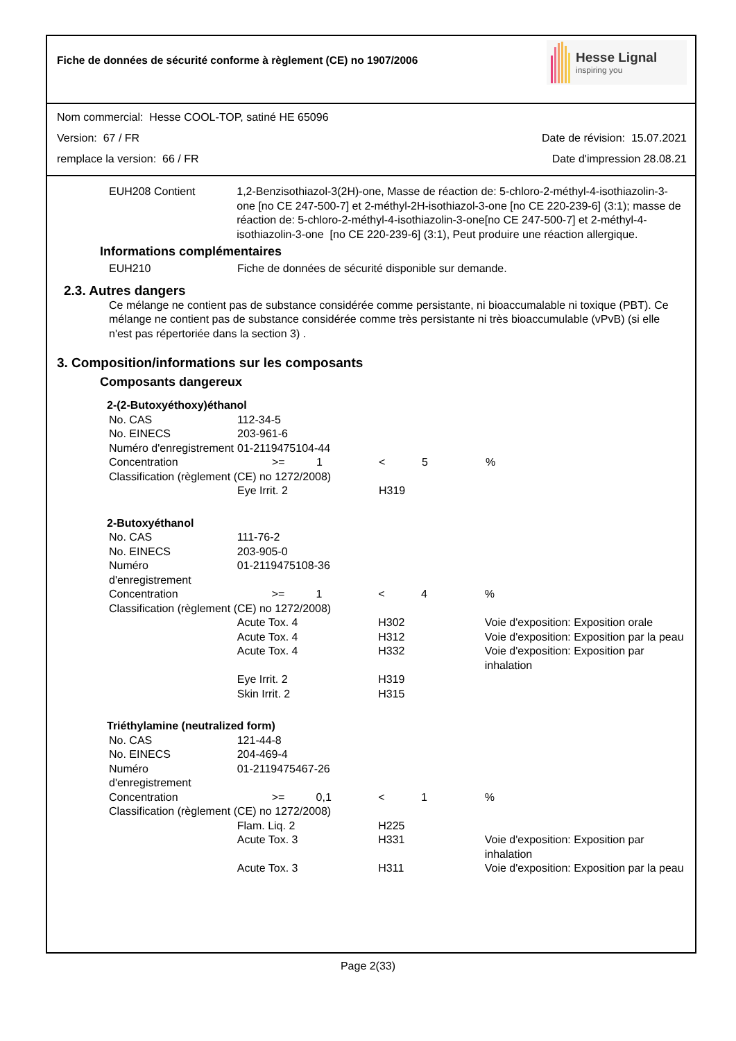Fiche de données de sécurité conforme à règlement (CE) no 1907/2006
Hesse Lignal
inspiring you
Nom commercial: Hesse COOL-TOP, satiné HE 65096
Version: 67 / FR Date de révision: 15.07.2021
remplace la version: 66 / FR Date d'impression 28.08.21
| EUH208 Contient | 1,2-Benzisothiazol-3(2H)-one, Masse de réaction de: 5-chloro-2-méthyl-4-isothiazolin-3-one [no CE 247-500-7] et 2-méthyl-2H-isothiazol-3-one [no CE 220-239-6] (3:1); masse de réaction de: 5-chloro-2-méthyl-4-isothiazolin-3-one[no CE 247-500-7] et 2-méthyl-4-isothiazolin-3-one [no CE 220-239-6] (3:1), Peut produire une réaction allergique. |
Informations complémentaires
| EUH210 | Fiche de données de sécurité disponible sur demande. |
2.3. Autres dangers
Ce mélange ne contient pas de substance considérée comme persistante, ni bioaccumalable ni toxique (PBT). Ce mélange ne contient pas de substance considérée comme très persistante ni très bioaccumulable (vPvB) (si elle n'est pas répertoriée dans la section 3) .
3. Composition/informations sur les composants
Composants dangereux
2-(2-Butoxyéthoxy)éthanol
| No. CAS | 112-34-5 | | | | |
| No. EINECS | 203-961-6 | | | | |
| Numéro d'enregistrement | 01-2119475104-44 | | | | |
| Concentration | >= | 1 | < | 5 | % |
| Classification (règlement (CE) no 1272/2008) | | | | | |
| | Eye Irrit. 2 | | H319 | | |
2-Butoxyéthanol
| No. CAS | 111-76-2 | | | | |
| No. EINECS | 203-905-0 | | | | |
| Numéro d'enregistrement | 01-2119475108-36 | | | | |
| Concentration | >= | 1 | < | 4 | % |
| Classification (règlement (CE) no 1272/2008) | | | | | |
| | Acute Tox. 4 | | H302 | | Voie d'exposition: Exposition orale |
| | Acute Tox. 4 | | H312 | | Voie d'exposition: Exposition par la peau |
| | Acute Tox. 4 | | H332 | | Voie d'exposition: Exposition par inhalation |
| | Eye Irrit. 2 | | H319 | | |
| | Skin Irrit. 2 | | H315 | | |
Triéthylamine (neutralized form)
| No. CAS | 121-44-8 | | | | |
| No. EINECS | 204-469-4 | | | | |
| Numéro d'enregistrement | 01-2119475467-26 | | | | |
| Concentration | >= | 0,1 | < | 1 | % |
| Classification (règlement (CE) no 1272/2008) | | | | | |
| | Flam. Liq. 2 | | H225 | | |
| | Acute Tox. 3 | | H331 | | Voie d'exposition: Exposition par inhalation |
| | Acute Tox. 3 | | H311 | | Voie d'exposition: Exposition par la peau |
Page 2(33)